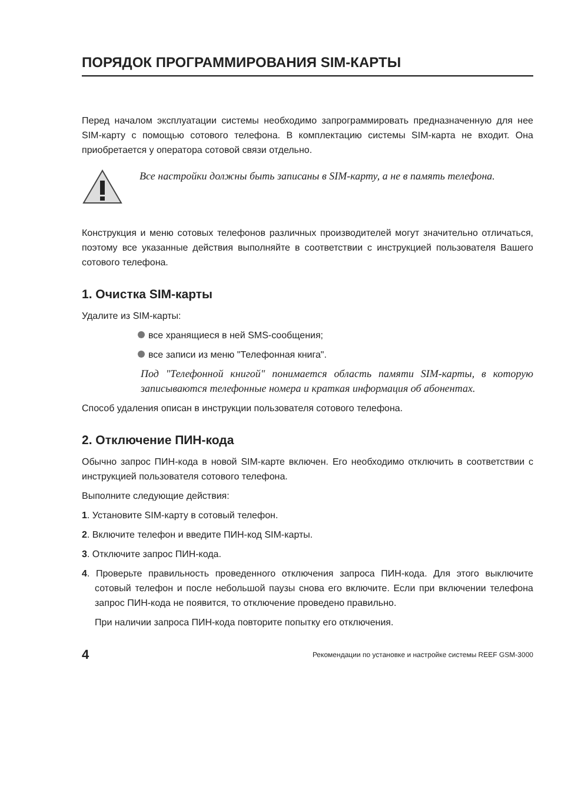ПОРЯДОК ПРОГРАММИРОВАНИЯ SIM-КАРТЫ
Перед началом эксплуатации системы необходимо запрограммировать предназначенную для нее SIM-карту с помощью сотового телефона. В комплектацию системы SIM-карта не входит. Она приобретается у оператора сотовой связи отдельно.
Все настройки должны быть записаны в SIM-карту, а не в память телефона.
Конструкция и меню сотовых телефонов различных производителей могут значительно отличаться, поэтому все указанные действия выполняйте в соответствии с инструкцией пользователя Вашего сотового телефона.
1. Очистка SIM-карты
Удалите из SIM-карты:
все хранящиеся в ней SMS-сообщения;
все записи из меню "Телефонная книга".
Под "Телефонной книгой" понимается область памяти SIM-карты, в которую записываются телефонные номера и краткая информация об абонентах.
Способ удаления описан в инструкции пользователя сотового телефона.
2. Отключение ПИН-кода
Обычно запрос ПИН-кода в новой SIM-карте включен. Его необходимо отключить в соответствии с инструкцией пользователя сотового телефона.
Выполните следующие действия:
1. Установите SIM-карту в сотовый телефон.
2. Включите телефон и введите ПИН-код SIM-карты.
3. Отключите запрос ПИН-кода.
4. Проверьте правильность проведенного отключения запроса ПИН-кода. Для этого выключите сотовый телефон и после небольшой паузы снова его включите. Если при включении телефона запрос ПИН-кода не появится, то отключение проведено правильно.
При наличии запроса ПИН-кода повторите попытку его отключения.
4 Рекомендации по установке и настройке системы REEF GSM-3000